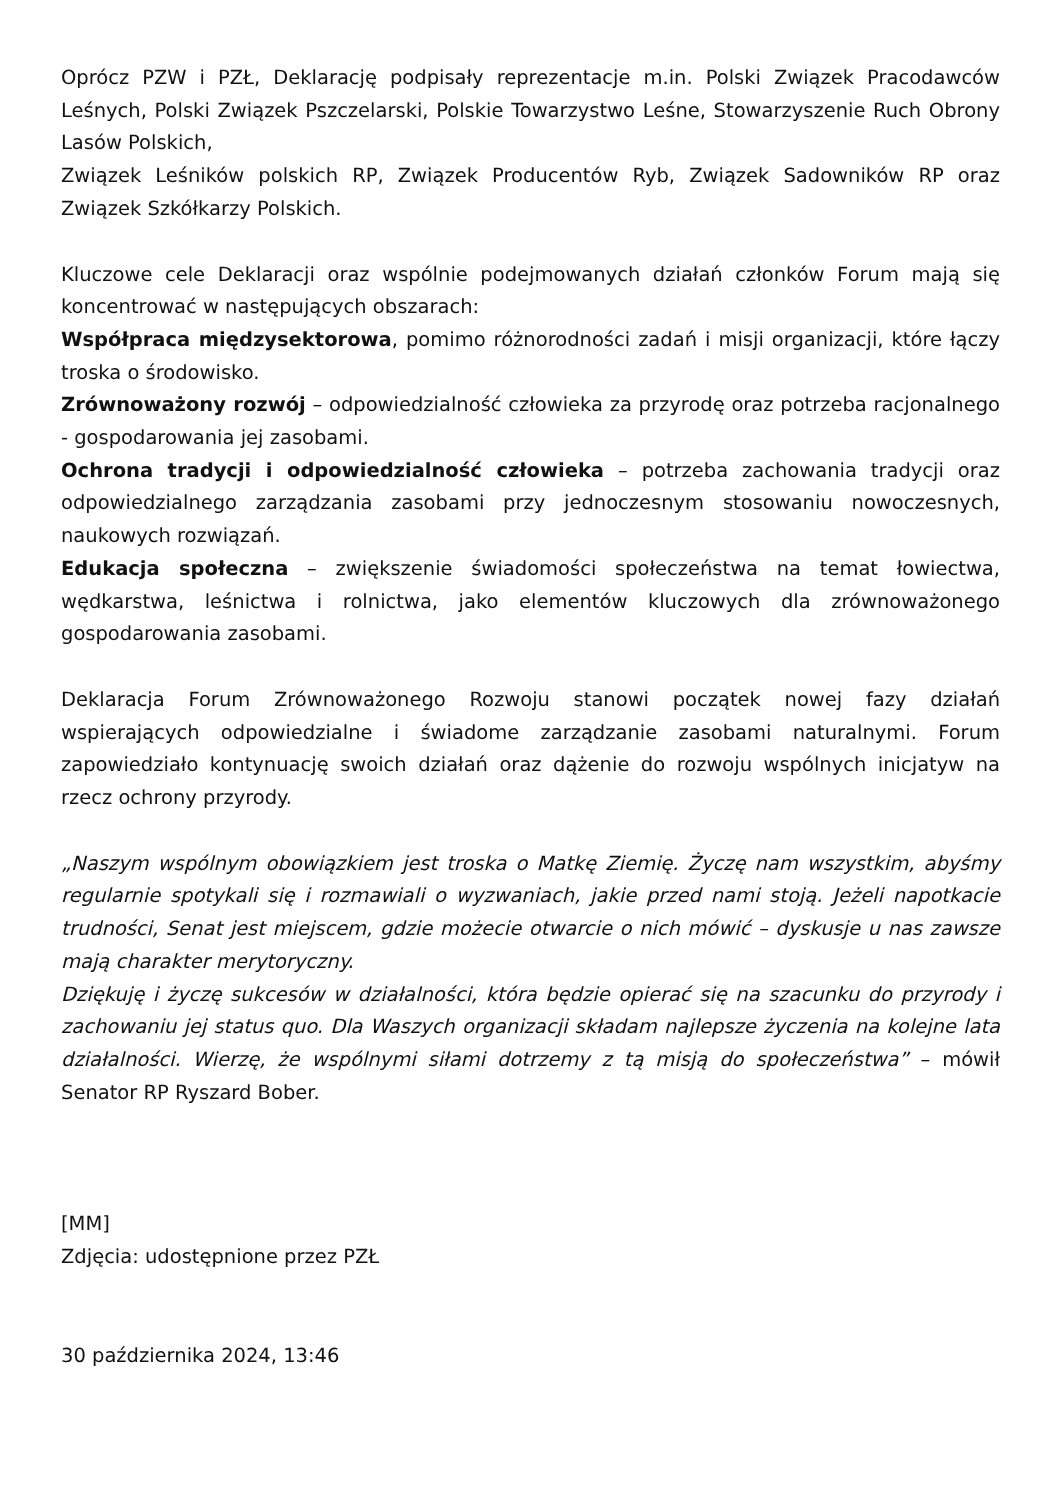Oprócz PZW i PZŁ, Deklarację podpisały reprezentacje m.in. Polski Związek Pracodawców Leśnych, Polski Związek Pszczelarski, Polskie Towarzystwo Leśne, Stowarzyszenie Ruch Obrony Lasów Polskich,
Związek Leśników polskich RP, Związek Producentów Ryb, Związek Sadowników RP oraz Związek Szkółkarzy Polskich.
Kluczowe cele Deklaracji oraz wspólnie podejmowanych działań członków Forum mają się koncentrować w następujących obszarach:
Współpraca międzysektorowa, pomimo różnorodności zadań i misji organizacji, które łączy troska o środowisko.
Zrównoważony rozwój – odpowiedzialność człowieka za przyrodę oraz potrzeba racjonalnego - gospodarowania jej zasobami.
Ochrona tradycji i odpowiedzialność człowieka – potrzeba zachowania tradycji oraz odpowiedzialnego zarządzania zasobami przy jednoczesnym stosowaniu nowoczesnych, naukowych rozwiązań.
Edukacja społeczna – zwiększenie świadomości społeczeństwa na temat łowiectwa, wędkarstwa, leśnictwa i rolnictwa, jako elementów kluczowych dla zrównoważonego gospodarowania zasobami.
Deklaracja Forum Zrównoważonego Rozwoju stanowi początek nowej fazy działań wspierających odpowiedzialne i świadome zarządzanie zasobami naturalnymi. Forum zapowiedziało kontynuację swoich działań oraz dążenie do rozwoju wspólnych inicjatyw na rzecz ochrony przyrody.
„Naszym wspólnym obowiązkiem jest troska o Matkę Ziemię. Życzę nam wszystkim, abyśmy regularnie spotykali się i rozmawiali o wyzwaniach, jakie przed nami stoją. Jeżeli napotkacie trudności, Senat jest miejscem, gdzie możecie otwarcie o nich mówić – dyskusje u nas zawsze mają charakter merytoryczny.
Dziękuję i życzę sukcesów w działalności, która będzie opierać się na szacunku do przyrody i zachowaniu jej status quo. Dla Waszych organizacji składam najlepsze życzenia na kolejne lata działalności. Wierzę, że wspólnymi siłami dotrzemy z tą misją do społeczeństwa” – mówił Senator RP Ryszard Bober.
[MM]
Zdjęcia: udostępnione przez PZŁ
30 października 2024, 13:46